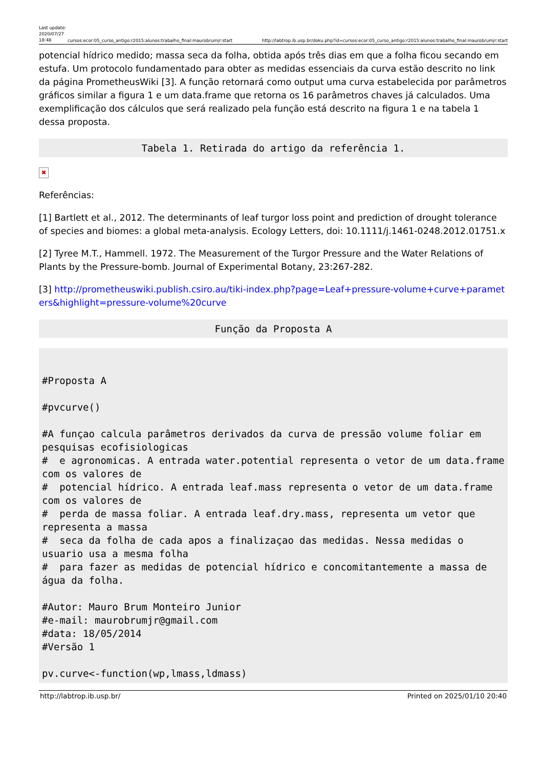Last update: 2020/07/27 18:48
cursos:ecor:05_curso_antigo:r2015:alunos:trabalho_final:maurobrumjr:start http://labtrop.ib.usp.br/doku.php?id=cursos:ecor:05_curso_antigo:r2015:alunos:trabalho_final:maurobrumjr:start
potencial hídrico medido; massa seca da folha, obtida após três dias em que a folha ficou secando em estufa. Um protocolo fundamentado para obter as medidas essenciais da curva estão descrito no link da página PrometheusWiki [3]. A função retornará como output uma curva estabelecida por parâmetros gráficos similar a figura 1 e um data.frame que retorna os 16 parâmetros chaves já calculados. Uma exemplificação dos cálculos que será realizado pela função está descrito na figura 1 e na tabela 1 dessa proposta.
Tabela 1. Retirada do artigo da referência 1.
✖
Referências:
[1] Bartlett et al., 2012. The determinants of leaf turgor loss point and prediction of drought tolerance of species and biomes: a global meta-analysis. Ecology Letters, doi: 10.1111/j.1461-0248.2012.01751.x
[2] Tyree M.T., Hammell. 1972. The Measurement of the Turgor Pressure and the Water Relations of Plants by the Pressure-bomb. Journal of Experimental Botany, 23:267-282.
[3] http://prometheuswiki.publish.csiro.au/tiki-index.php?page=Leaf+pressure-volume+curve+parameters&highlight=pressure-volume%20curve
Função da Proposta A
#Proposta A

#pvcurve()

#A funçao calcula parâmetros derivados da curva de pressão volume foliar em pesquisas ecofisiologicas
#  e agronomicas. A entrada water.potential representa o vetor de um data.frame com os valores de
#  potencial hídrico. A entrada leaf.mass representa o vetor de um data.frame com os valores de
#  perda de massa foliar. A entrada leaf.dry.mass, representa um vetor que representa a massa
#  seca da folha de cada apos a finalizaçao das medidas. Nessa medidas o usuario usa a mesma folha
#  para fazer as medidas de potencial hídrico e concomitantemente a massa de água da folha.

#Autor: Mauro Brum Monteiro Junior
#e-mail: maurobrumjr@gmail.com
#data: 18/05/2014
#Versão 1

pv.curve<-function(wp,lmass,ldmass)
http://labtrop.ib.usp.br/ Printed on 2025/01/10 20:40